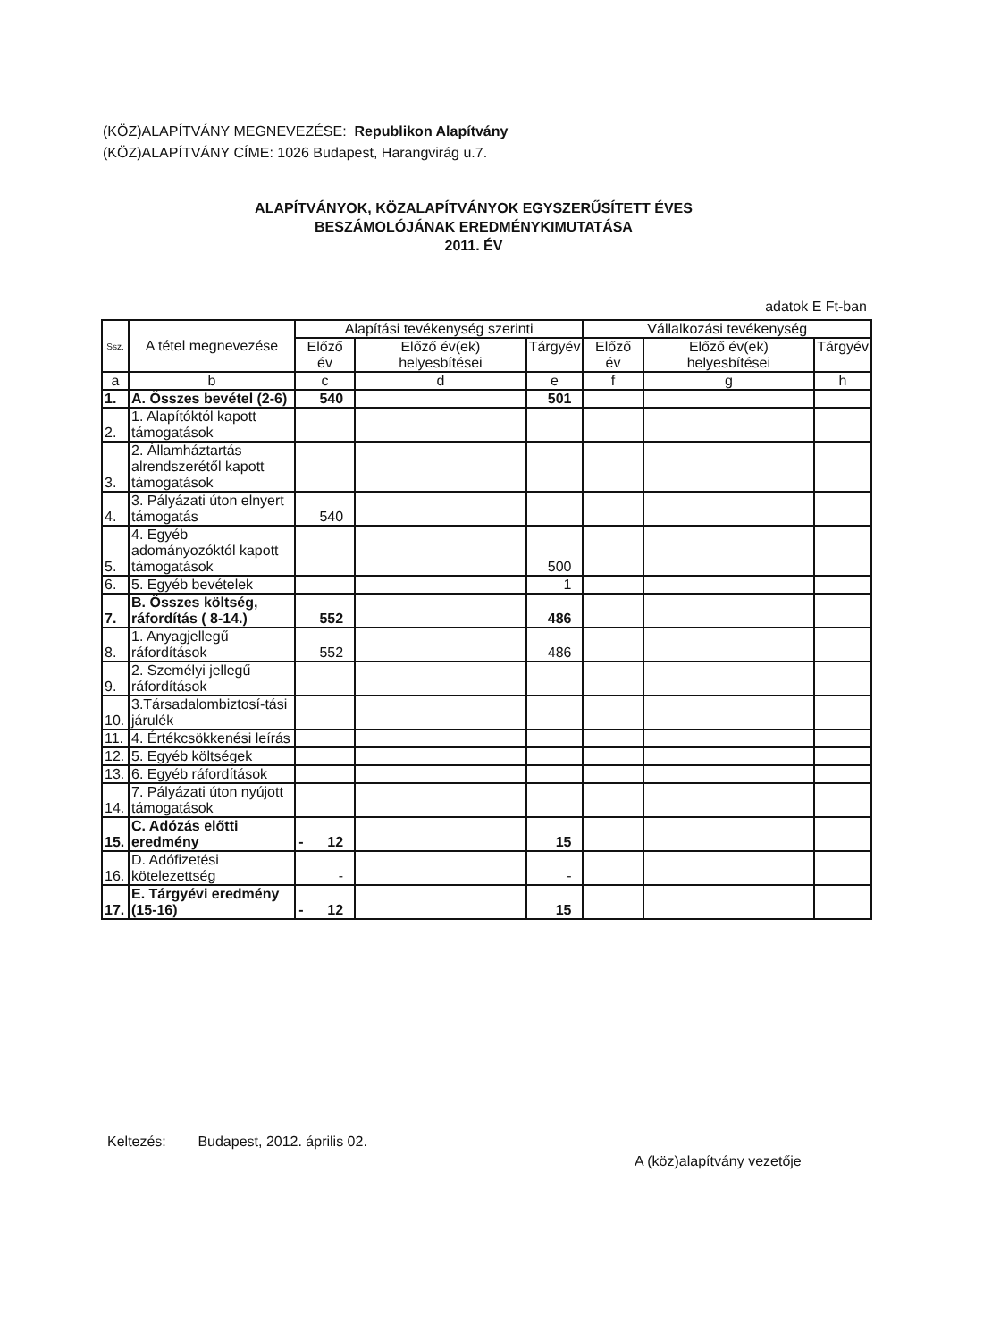(KÖZ)ALAPÍTVÁNY MEGNEVEZÉSE: Republikon Alapítvány
(KÖZ)ALAPÍTVÁNY CÍME: 1026 Budapest, Harangvirág u.7.
ALAPÍTVÁNYOK, KÖZALAPÍTVÁNYOK EGYSZERŰSÍTETT ÉVES
BESZÁMOLÓJÁNAK EREDMÉNYKIMUTATÁSA
2011. ÉV
adatok E Ft-ban
| Ssz. | A tétel megnevezése | Alapítási tevékenység szerinti | | | Vállalkozási tevékenység | | |
| --- | --- | --- | --- | --- | --- | --- | --- |
| | | Előző év | Előző év(ek) helyesbítései | Tárgyév | Előző év | Előző év(ek) helyesbítései | Tárgyév |
| a | b | c | d | e | f | g | h |
| 1. | A. Összes bevétel (2-6) | 540 | | 501 | | | |
| 2. | 1. Alapítóktól kapott támogatások | | | | | | |
| 3. | 2. Államháztartás alrendszerétől kapott támogatások | | | | | | |
| 4. | 3. Pályázati úton elnyert támogatás | 540 | | | | | |
| 5. | 4. Egyéb adományozóktól kapott támogatások | | | 500 | | | |
| 6. | 5. Egyéb bevételek | | | 1 | | | |
| 7. | B. Összes költség, ráfordítás ( 8-14.) | 552 | | 486 | | | |
| 8. | 1. Anyagjellegű ráfordítások | 552 | | 486 | | | |
| 9. | 2. Személyi jellegű ráfordítások | | | | | | |
| 10. | 3.Társadalombiztosí-tási járulék | | | | | | |
| 11. | 4. Értékcsökkenési leírás | | | | | | |
| 12. | 5. Egyéb költségek | | | | | | |
| 13. | 6. Egyéb ráfordítások | | | | | | |
| 14. | 7. Pályázati úton nyújott támogatások | | | | | | |
| 15. | C. Adózás előtti eredmény | - 12 | | 15 | | | |
| 16. | D. Adófizetési kötelezettség | - | | - | | | |
| 17. | E. Tárgyévi eredmény (15-16) | - 12 | | 15 | | | |
Keltezés: Budapest, 2012. április 02.
A (köz)alapítvány vezetője